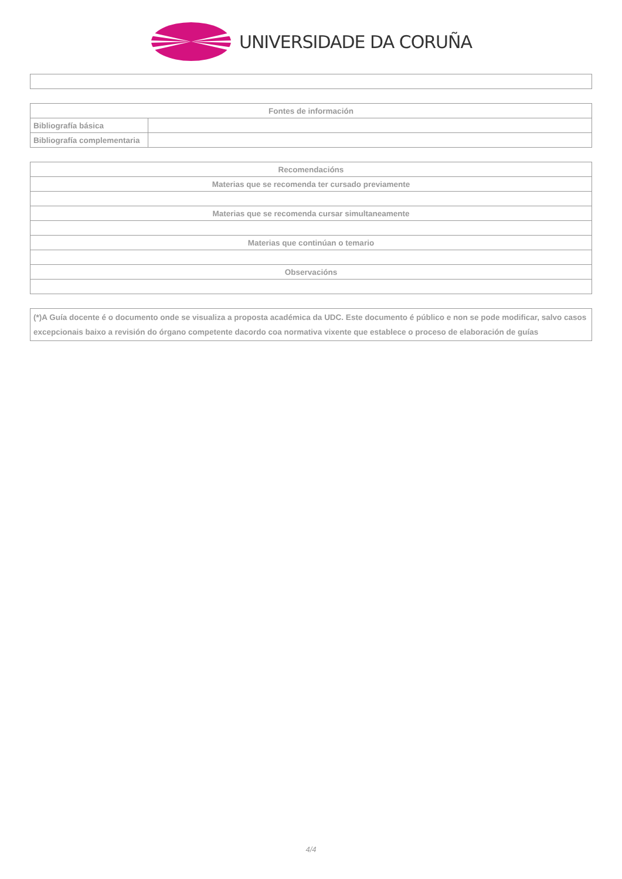UNIVERSIDADE DA CORUÑA
| Fontes de información | |
| Bibliografía básica | |
| Bibliografía complementaria | |
| Recomendacións |
| Materias que se recomenda ter cursado previamente |
| Materias que se recomenda cursar simultaneamente |
| Materias que continúan o temario |
| Observacións |
| (*)A Guía docente é o documento onde se visualiza a proposta académica da UDC. Este documento é público e non se pode modificar, salvo casos excepcionais baixo a revisión do órgano competente dacordo coa normativa vixente que establece o proceso de elaboración de guías |
4/4